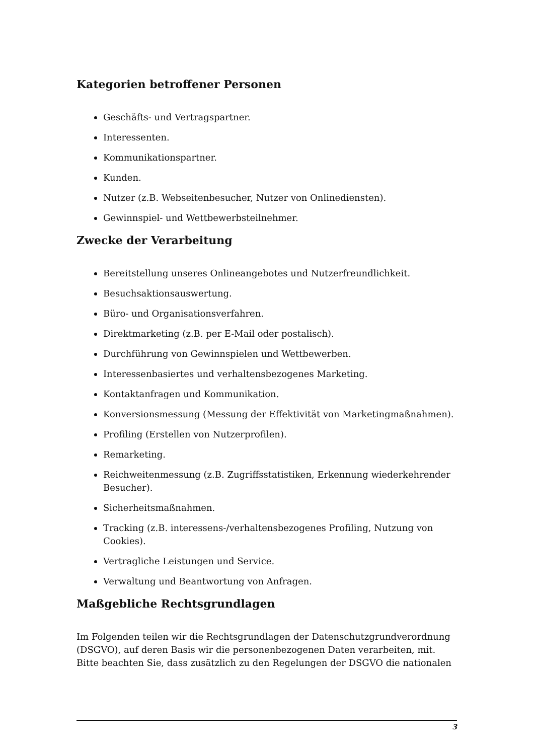Kategorien betroffener Personen
Geschäfts- und Vertragspartner.
Interessenten.
Kommunikationspartner.
Kunden.
Nutzer (z.B. Webseitenbesucher, Nutzer von Onlinediensten).
Gewinnspiel- und Wettbewerbsteilnehmer.
Zwecke der Verarbeitung
Bereitstellung unseres Onlineangebotes und Nutzerfreundlichkeit.
Besuchsaktionsauswertung.
Büro- und Organisationsverfahren.
Direktmarketing (z.B. per E-Mail oder postalisch).
Durchführung von Gewinnspielen und Wettbewerben.
Interessenbasiertes und verhaltensbezogenes Marketing.
Kontaktanfragen und Kommunikation.
Konversionsmessung (Messung der Effektivität von Marketingmaßnahmen).
Profiling (Erstellen von Nutzerprofilen).
Remarketing.
Reichweitenmessung (z.B. Zugriffsstatistiken, Erkennung wiederkehrender Besucher).
Sicherheitsmaßnahmen.
Tracking (z.B. interessens-/verhaltensbezogenes Profiling, Nutzung von Cookies).
Vertragliche Leistungen und Service.
Verwaltung und Beantwortung von Anfragen.
Maßgebliche Rechtsgrundlagen
Im Folgenden teilen wir die Rechtsgrundlagen der Datenschutzgrundverordnung (DSGVO), auf deren Basis wir die personenbezogenen Daten verarbeiten, mit. Bitte beachten Sie, dass zusätzlich zu den Regelungen der DSGVO die nationalen
3